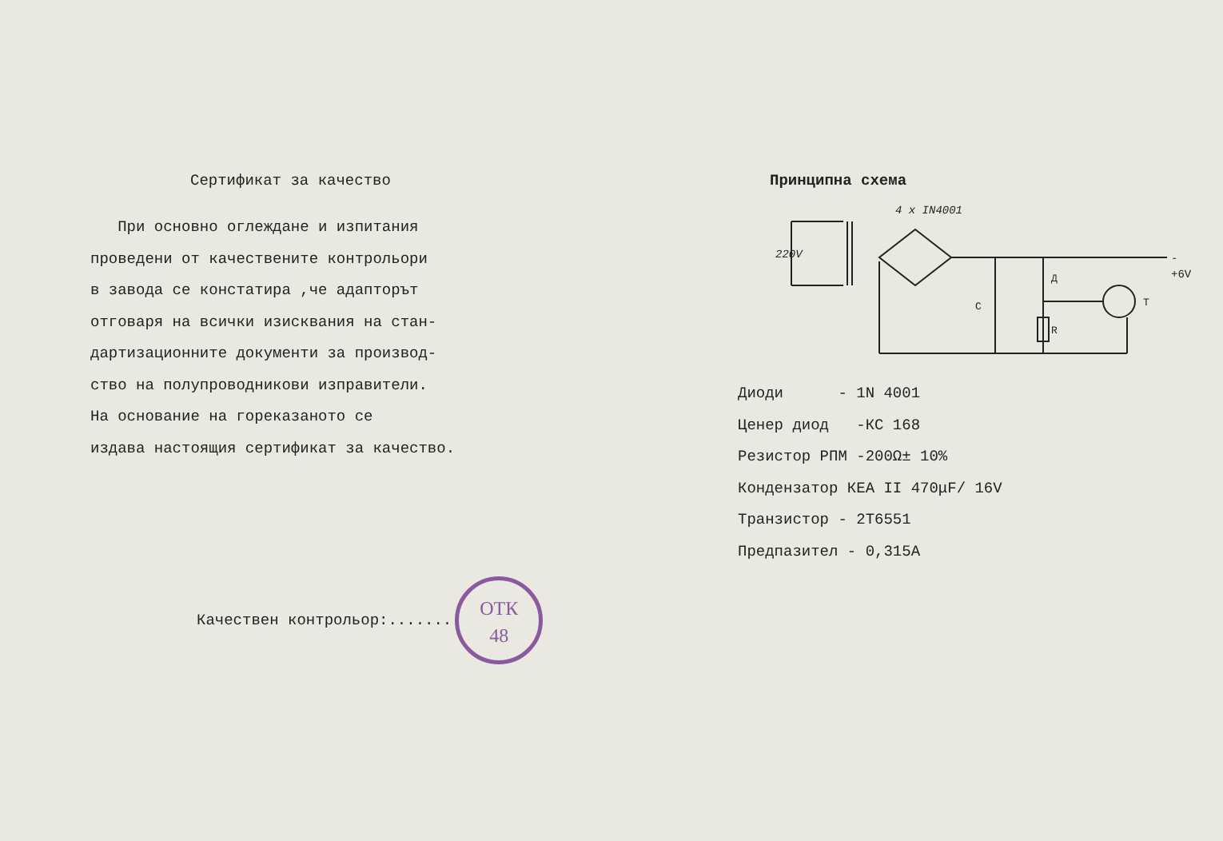Сертификат за качество
При основно оглеждане и изпитания
проведени от качествените контрольори
в завода се констатира ,че адапторът
отговаря на всички изисквания на стан-
дартизационните документи за производ-
ство на полупроводникови изправители.
На основание на гореказаното се
издава настоящия сертификат за качество.
Качествен контрольор:.......
ОТК
48
Принципна схема
4 x IN4001
220V
C
Д
R
T
-
+6V
Диоди - 1N 4001
Ценер диод -КС 168
Резистор РПМ -200Ω± 10%
Кондензатор КЕА II 470μF/ 16V
Транзистор - 2Т6551
Предпазител - 0,315А